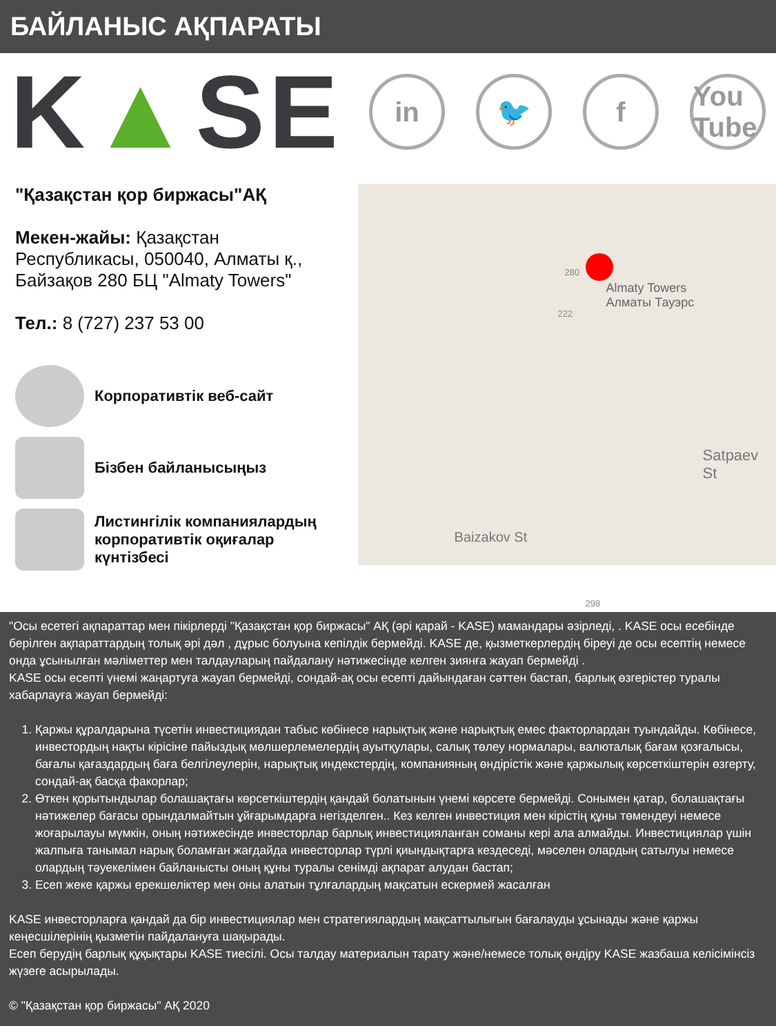БАЙЛАНЫС АҚПАРАТЫ
K▲SE
in 🐦 f You Tube
"Қазақстан қор биржасы"АҚ
Мекен-жайы: Қазақстан Республикасы, 050040, Алматы қ., Байзақов 280 БЦ "Almaty Towers"
Тел.: 8 (727) 237 53 00
Корпоративтік веб-сайт
Бізбен байланысыңыз
Листингілік компаниялардың корпоративтік оқиғалар күнтізбесі
Almaty Towers
Алматы Тауэрс
280
222
Satpaev St
Baizakov St
298
"Осы есетегі ақпараттар мен пікірлерді "Қазақстан қор биржасы" АҚ (әрі қарай - KASE) мамандары әзірледі, . KASE осы есебінде берілген ақпараттардың толық әрі дәл , дұрыс болуына кепілдік бермейді. KASE де, қызметкерлердің біреуі де осы есептің немесе онда ұсынылған мәліметтер мен талдауларың пайдалану нәтижесінде келген зиянға жауап бермейді .
KASE осы есепті үнемі жаңартуға жауап бермейді, сондай-ақ осы есепті дайындаған сәттен бастап, барлық өзгерістер туралы хабарлауға жауап бермейді:
1. Қаржы құралдарына түсетін инвестициядан табыс көбінесе нарықтық және нарықтық емес факторлардан туындайды. Көбінесе, инвестордың нақты кірісіне пайыздық мөлшерлемелердің ауытқулары, салық төлеу нормалары, валюталық бағам қозғалысы, бағалы қағаздардың баға белгілеулерін, нарықтық индекстердің, компанияның өндірістік және қаржылық көрсеткіштерін өзгерту, сондай-ақ басқа факорлар;
2. Өткен қорытындылар болашақтағы көрсеткіштердің қандай болатынын үнемі көрсете бермейді. Сонымен қатар, болашақтағы нәтижелер бағасы орындалмайтын ұйғарымдарға негізделген.. Кез келген инвестиция мен кірістің құны төмендеуі немесе жоғарылауы мүмкін, оның нәтижесінде инвесторлар барлық инвестицияланған соманы кері ала алмайды. Инвестициялар үшін жалпыға танымал нарық боламған жағдайда инвесторлар түрлі қиындықтарға кездеседі, мәселен олардың сатылуы немесе олардың тәуекелімен байланысты оның құны туралы сенімді ақпарат алудан бастап;
3. Есеп жеке қаржы ерекшеліктер мен оны алатын тұлғалардың мақсатын ескермей жасалған
KASE инвесторларға қандай да бір инвестициялар мен стратегиялардың мақсаттылығын бағалауды ұсынады және қаржы кеңесшілерінің қызметін пайдалануға шақырады.
Есеп берудің барлық құқықтары KASE тиесілі. Осы талдау материалын тарату және/немесе толық өндіру KASE жазбаша келісімінсіз жүзеге асырылады.
© "Қазақстан қор биржасы" АҚ 2020